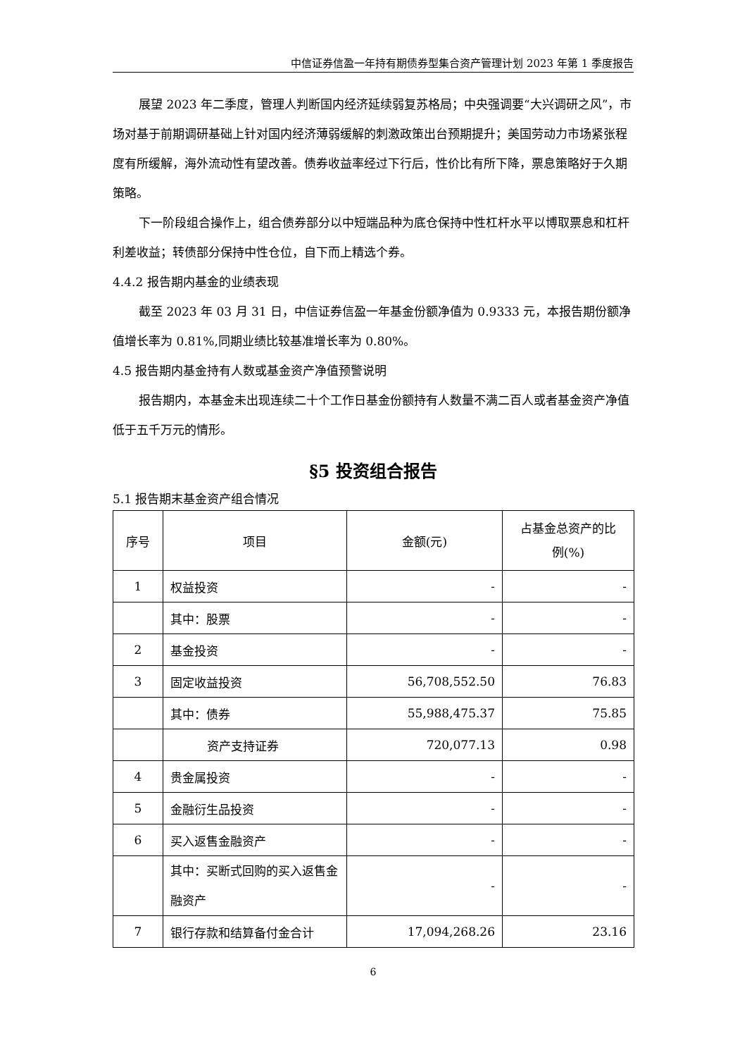中信证券信盈一年持有期债券型集合资产管理计划 2023 年第 1 季度报告
展望 2023 年二季度，管理人判断国内经济延续弱复苏格局；中央强调要“大兴调研之风”，市场对基于前期调研基础上针对国内经济薄弱缓解的刺激政策出台预期提升；美国劳动力市场紧张程度有所缓解，海外流动性有望改善。债券收益率经过下行后，性价比有所下降，票息策略好于久期策略。
下一阶段组合操作上，组合债券部分以中短端品种为底仓保持中性杠杆水平以博取票息和杠杆利差收益；转债部分保持中性仓位，自下而上精选个券。
4.4.2 报告期内基金的业绩表现
截至 2023 年 03 月 31 日，中信证券信盈一年基金份额净值为 0.9333 元，本报告期份额净值增长率为 0.81%,同期业绩比较基准增长率为 0.80%。
4.5 报告期内基金持有人数或基金资产净值预警说明
报告期内，本基金未出现连续二十个工作日基金份额持有人数量不满二百人或者基金资产净值低于五千万元的情形。
§5 投资组合报告
5.1 报告期末基金资产组合情况
| 序号 | 项目 | 金额(元) | 占基金总资产的比 例(%) |
| 1 | 权益投资 | - | - |
| | 其中：股票 | - | - |
| 2 | 基金投资 | - | - |
| 3 | 固定收益投资 | 56,708,552.50 | 76.83 |
| | 其中：债券 | 55,988,475.37 | 75.85 |
| | 资产支持证券 | 720,077.13 | 0.98 |
| 4 | 贵金属投资 | - | - |
| 5 | 金融衍生品投资 | - | - |
| 6 | 买入返售金融资产 | - | - |
| | 其中：买断式回购的买入返售金融资产 | - | - |
| 7 | 银行存款和结算备付金合计 | 17,094,268.26 | 23.16 |
6